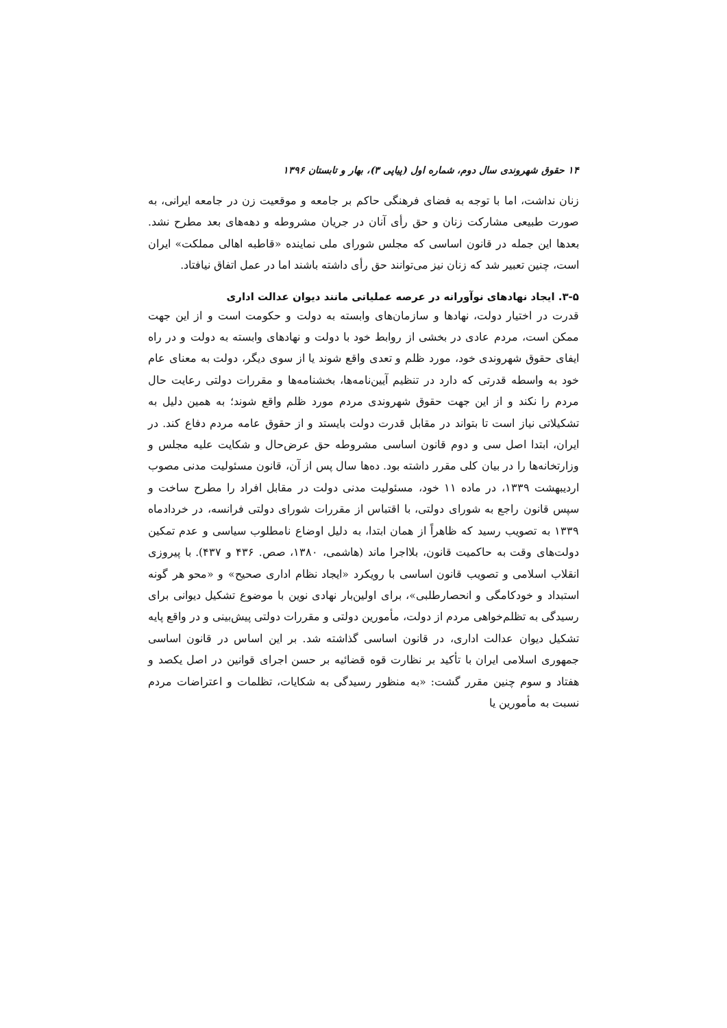۱۴ حقوق شهروندی سال دوم، شماره اول (پیاپی ۳)، بهار و تابستان ۱۳۹۶
زنان نداشت، اما با توجه به فضای فرهنگی حاکم بر جامعه و موقعیت زن در جامعه ایرانی، به صورت طبیعی مشارکت زنان و حق رأی آنان در جریان مشروطه و دهه‌های بعد مطرح نشد. بعدها این جمله در قانون اساسی که مجلس شورای ملی نماینده «قاطبه اهالی مملکت» ایران است، چنین تعبیر شد که زنان نیز می‌توانند حق رأی داشته باشند اما در عمل اتفاق نیافتاد.
۳-۵. ایجاد نهادهای نوآورانه در عرصه عملیاتی مانند دیوان عدالت اداری
قدرت در اختیار دولت، نهادها و سازمان‌های وابسته به دولت و حکومت است و از این جهت ممکن است، مردم عادی در بخشی از روابط خود با دولت و نهادهای وابسته به دولت و در راه ایفای حقوق شهروندی خود، مورد ظلم و تعدی واقع شوند یا از سوی دیگر، دولت به معنای عام خود به واسطه قدرتی که دارد در تنظیم آیین‌نامه‌ها، بخشنامه‌ها و مقررات دولتی رعایت حال مردم را نکند و از این جهت حقوق شهروندی مردم مورد ظلم واقع شوند؛ به همین دلیل به تشکیلاتی نیاز است تا بتواند در مقابل قدرت دولت بایستد و از حقوق عامه مردم دفاع کند. در ایران، ابتدا اصل سی و دوم قانون اساسی مشروطه حق عرض‌حال و شکایت علیه مجلس و وزارتخانه‌ها را در بیان کلی مقرر داشته بود. ده‌ها سال پس از آن، قانون مسئولیت مدنی مصوب اردیبهشت ۱۳۳۹، در ماده ۱۱ خود، مسئولیت مدنی دولت در مقابل افراد را مطرح ساخت و سپس قانون راجع به شورای دولتی، با اقتباس از مقررات شورای دولتی فرانسه، در خردادماه ۱۳۳۹ به تصویب رسید که ظاهراً از همان ابتدا، به دلیل اوضاع نامطلوب سیاسی و عدم تمکین دولت‌های وقت به حاکمیت قانون، بلااجرا ماند (هاشمی، ۱۳۸۰، صص. ۴۳۶ و ۴۳۷). با پیروزی انقلاب اسلامی و تصویب قانون اساسی با رویکرد «ایجاد نظام اداری صحیح» و «محو هر گونه استبداد و خودکامگی و انحصارطلبی»، برای اولین‌بار نهادی نوین با موضوع تشکیل دیوانی برای رسیدگی به تظلم‌خواهی مردم از دولت، مأمورین دولتی و مقررات دولتی پیش‌بینی و در واقع پایه تشکیل دیوان عدالت اداری، در قانون اساسی گذاشته شد. بر این اساس در قانون اساسی جمهوری اسلامی ایران با تأکید بر نظارت قوه قضائیه بر حسن اجرای قوانین در اصل یکصد و هفتاد و سوم چنین مقرر گشت: «به منظور رسیدگی به شکایات، تظلمات و اعتراضات مردم نسبت به مأمورین یا